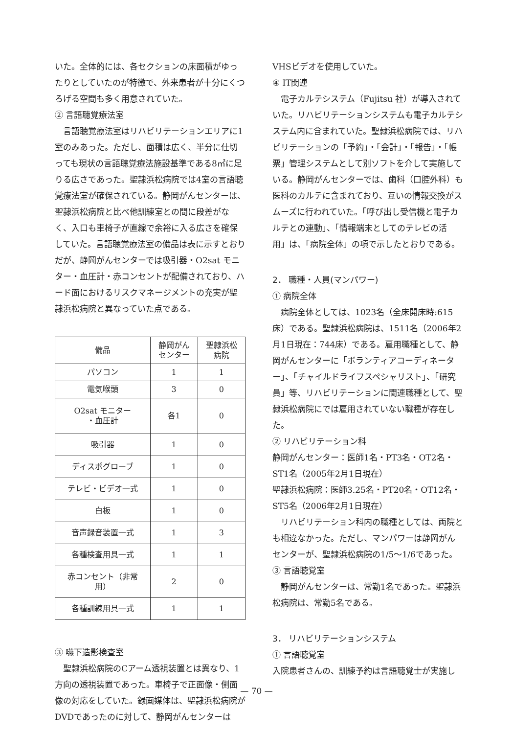いた。全体的には、各セクションの床面積がゆったりとしていたのが特徴で、外来患者が十分にくつろげる空間も多く用意されていた。
② 言語聴覚療法室
言語聴覚療法室はリハビリテーションエリアに1室のみあった。ただし、面積は広く、半分に仕切っても現状の言語聴覚療法施設基準である8㎡に足りる広さであった。聖隷浜松病院では4室の言語聴覚療法室が確保されている。静岡がんセンターは、聖隷浜松病院と比べ他訓練室との間に段差がなく、入口も車椅子が直線で余裕に入る広さを確保していた。言語聴覚療法室の備品は表に示すとおりだが、静岡がんセンターでは吸引器・O2sat モニター・血圧計・赤コンセントが配備されており、ハード面におけるリスクマネージメントの充実が聖隷浜松病院と異なっていた点である。
| 備品 | 静岡がん センター | 聖隷浜松 病院 |
| --- | --- | --- |
| パソコン | 1 | 1 |
| 電気喉頭 | 3 | 0 |
| O2sat モニター ・血圧計 | 各1 | 0 |
| 吸引器 | 1 | 0 |
| ディスポグローブ | 1 | 0 |
| テレビ・ビデオ一式 | 1 | 0 |
| 白板 | 1 | 0 |
| 音声録音装置一式 | 1 | 3 |
| 各種検査用具一式 | 1 | 1 |
| 赤コンセント（非常用） | 2 | 0 |
| 各種訓練用具一式 | 1 | 1 |
③ 嚥下造影検査室
聖隷浜松病院のCアーム透視装置とは異なり、1方向の透視装置であった。車椅子で正面像・側面像の対応をしていた。録画媒体は、聖隷浜松病院がDVDであったのに対して、静岡がんセンターは
VHSビデオを使用していた。
④ IT関連
電子カルテシステム（Fujitsu 社）が導入されていた。リハビリテーションシステムも電子カルテシステム内に含まれていた。聖隷浜松病院では、リハビリテーションの「予約」・「会計」・「報告」・「帳票」管理システムとして別ソフトを介して実施している。静岡がんセンターでは、歯科（口腔外科）も医科のカルテに含まれており、互いの情報交換がスムーズに行われていた。「呼び出し受信機と電子カルテとの連動」、「情報端末としてのテレビの活用」は、「病院全体」の項で示したとおりである。
2． 職種・人員(マンパワー)
① 病院全体
病院全体としては、1023名（全床開床時:615床）である。聖隷浜松病院は、1511名（2006年2月1日現在：744床）である。雇用職種として、静岡がんセンターに「ボランティアコーディネーター」、「チャイルドライフスペシャリスト」、「研究員」等、リハビリテーションに関連職種として、聖隷浜松病院にでは雇用されていない職種が存在した。
② リハビリテーション科
静岡がんセンター：医師1名・PT3名・OT2名・ST1名（2005年2月1日現在）
聖隷浜松病院：医師3.25名・PT20名・OT12名・ST5名（2006年2月1日現在）
リハビリテーション科内の職種としては、両院とも相違なかった。ただし、マンパワーは静岡がんセンターが、聖隷浜松病院の1/5～1/6であった。
③ 言語聴覚室
静岡がんセンターは、常勤1名であった。聖隷浜松病院は、常勤5名である。
3． リハビリテーションシステム
① 言語聴覚室
入院患者さんの、訓練予約は言語聴覚士が実施し
— 70 —